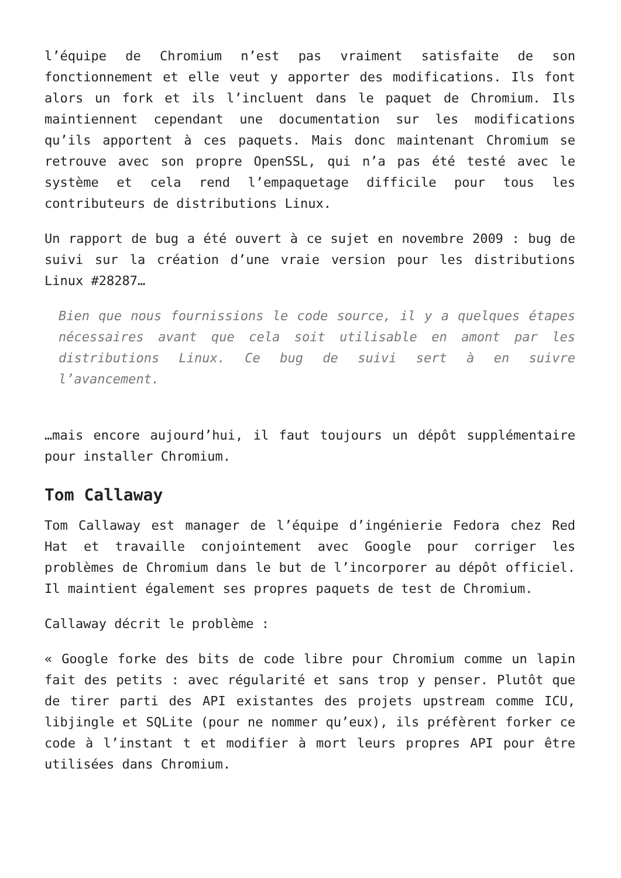l’équipe de Chromium n’est pas vraiment satisfaite de son fonctionnement et elle veut y apporter des modifications. Ils font alors un fork et ils l’incluent dans le paquet de Chromium. Ils maintiennent cependant une documentation sur les modifications qu’ils apportent à ces paquets. Mais donc maintenant Chromium se retrouve avec son propre OpenSSL, qui n’a pas été testé avec le système et cela rend l’empaquetage difficile pour tous les contributeurs de distributions Linux.
Un rapport de bug a été ouvert à ce sujet en novembre 2009 : bug de suivi sur la création d’une vraie version pour les distributions Linux #28287…
Bien que nous fournissions le code source, il y a quelques étapes nécessaires avant que cela soit utilisable en amont par les distributions Linux. Ce bug de suivi sert à en suivre l’avancement.
…mais encore aujourd’hui, il faut toujours un dépôt supplémentaire pour installer Chromium.
Tom Callaway
Tom Callaway est manager de l’équipe d’ingénierie Fedora chez Red Hat et travaille conjointement avec Google pour corriger les problèmes de Chromium dans le but de l’incorporer au dépôt officiel. Il maintient également ses propres paquets de test de Chromium.
Callaway décrit le problème :
« Google forke des bits de code libre pour Chromium comme un lapin fait des petits : avec régularité et sans trop y penser. Plutôt que de tirer parti des API existantes des projets upstream comme ICU, libjingle et SQLite (pour ne nommer qu’eux), ils préfèrent forker ce code à l’instant t et modifier à mort leurs propres API pour être utilisées dans Chromium.